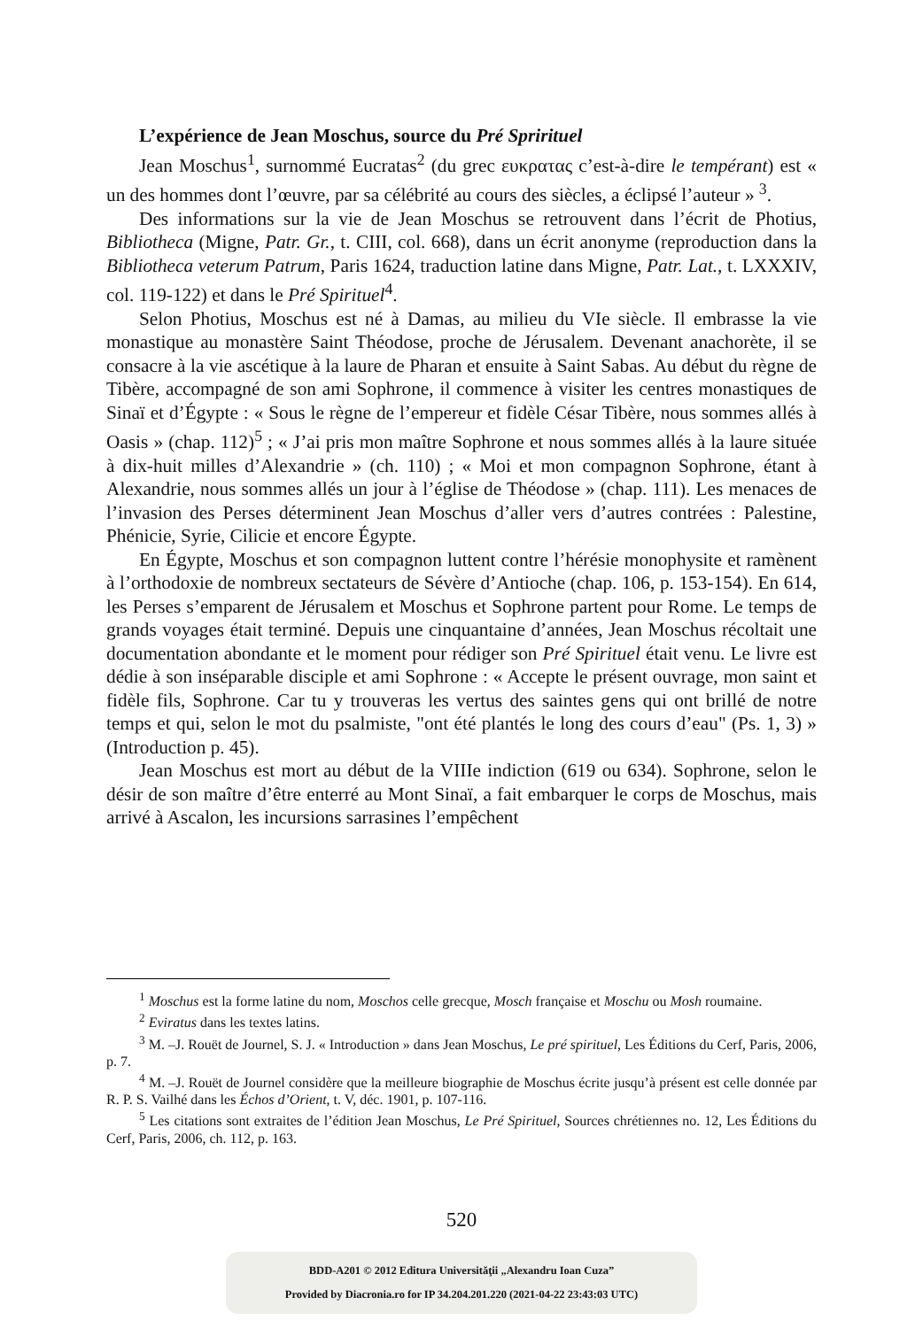L’expérience de Jean Moschus, source du Pré Sprirituel
Jean Moschus<sup>1</sup>, surnommé Eucratas<sup>2</sup> (du grec ευκρατας c’est-à-dire le tempérant) est « un des hommes dont l’œuvre, par sa célébrité au cours des siècles, a éclipsé l’auteur » <sup>3</sup>.
Des informations sur la vie de Jean Moschus se retrouvent dans l’écrit de Photius, Bibliotheca (Migne, Patr. Gr., t. CIII, col. 668), dans un écrit anonyme (reproduction dans la Bibliotheca veterum Patrum, Paris 1624, traduction latine dans Migne, Patr. Lat., t. LXXXIV, col. 119-122) et dans le Pré Spirituel<sup>4</sup>.
Selon Photius, Moschus est né à Damas, au milieu du VIe siècle. Il embrasse la vie monastique au monastère Saint Théodose, proche de Jérusalem. Devenant anachorète, il se consacre à la vie ascétique à la laure de Pharan et ensuite à Saint Sabas. Au début du règne de Tibère, accompagné de son ami Sophrone, il commence à visiter les centres monastiques de Sinaï et d’Égypte : « Sous le règne de l’empereur et fidèle César Tibère, nous sommes allés à Oasis » (chap. 112)<sup>5</sup> ; « J’ai pris mon maître Sophrone et nous sommes allés à la laure située à dix-huit milles d’Alexandrie » (ch. 110) ; « Moi et mon compagnon Sophrone, étant à Alexandrie, nous sommes allés un jour à l’église de Théodose » (chap. 111). Les menaces de l’invasion des Perses déterminent Jean Moschus d’aller vers d’autres contrées : Palestine, Phénicie, Syrie, Cilicie et encore Égypte.
En Égypte, Moschus et son compagnon luttent contre l’hérésie monophysite et ramènent à l’orthodoxie de nombreux sectateurs de Sévère d’Antioche (chap. 106, p. 153-154). En 614, les Perses s’emparent de Jérusalem et Moschus et Sophrone partent pour Rome. Le temps de grands voyages était terminé. Depuis une cinquantaine d’années, Jean Moschus récoltait une documentation abondante et le moment pour rédiger son Pré Spirituel était venu. Le livre est dédie à son inséparable disciple et ami Sophrone : « Accepte le présent ouvrage, mon saint et fidèle fils, Sophrone. Car tu y trouveras les vertus des saintes gens qui ont brillé de notre temps et qui, selon le mot du psalmiste, "ont été plantés le long des cours d’eau" (Ps. 1, 3) » (Introduction p. 45).
Jean Moschus est mort au début de la VIIIe indiction (619 ou 634). Sophrone, selon le désir de son maître d’être enterré au Mont Sinaï, a fait embarquer le corps de Moschus, mais arrivé à Ascalon, les incursions sarrasines l’empêchent
<sup>1</sup> Moschus est la forme latine du nom, Moschos celle grecque, Mosch française et Moschu ou Mosh roumaine.
<sup>2</sup> Eviratus dans les textes latins.
<sup>3</sup> M. –J. Rouët de Journel, S. J. « Introduction » dans Jean Moschus, Le pré spirituel, Les Éditions du Cerf, Paris, 2006, p. 7.
<sup>4</sup> M. –J. Rouët de Journel considère que la meilleure biographie de Moschus écrite jusqu’à présent est celle donnée par R. P. S. Vailhé dans les Échos d’Orient, t. V, déc. 1901, p. 107-116.
<sup>5</sup> Les citations sont extraites de l’édition Jean Moschus, Le Pré Spirituel, Sources chrétiennes no. 12, Les Éditions du Cerf, Paris, 2006, ch. 112, p. 163.
520
BDD-A201 © 2012 Editura Universităţii „Alexandru Ioan Cuza”
Provided by Diacronia.ro for IP 34.204.201.220 (2021-04-22 23:43:03 UTC)